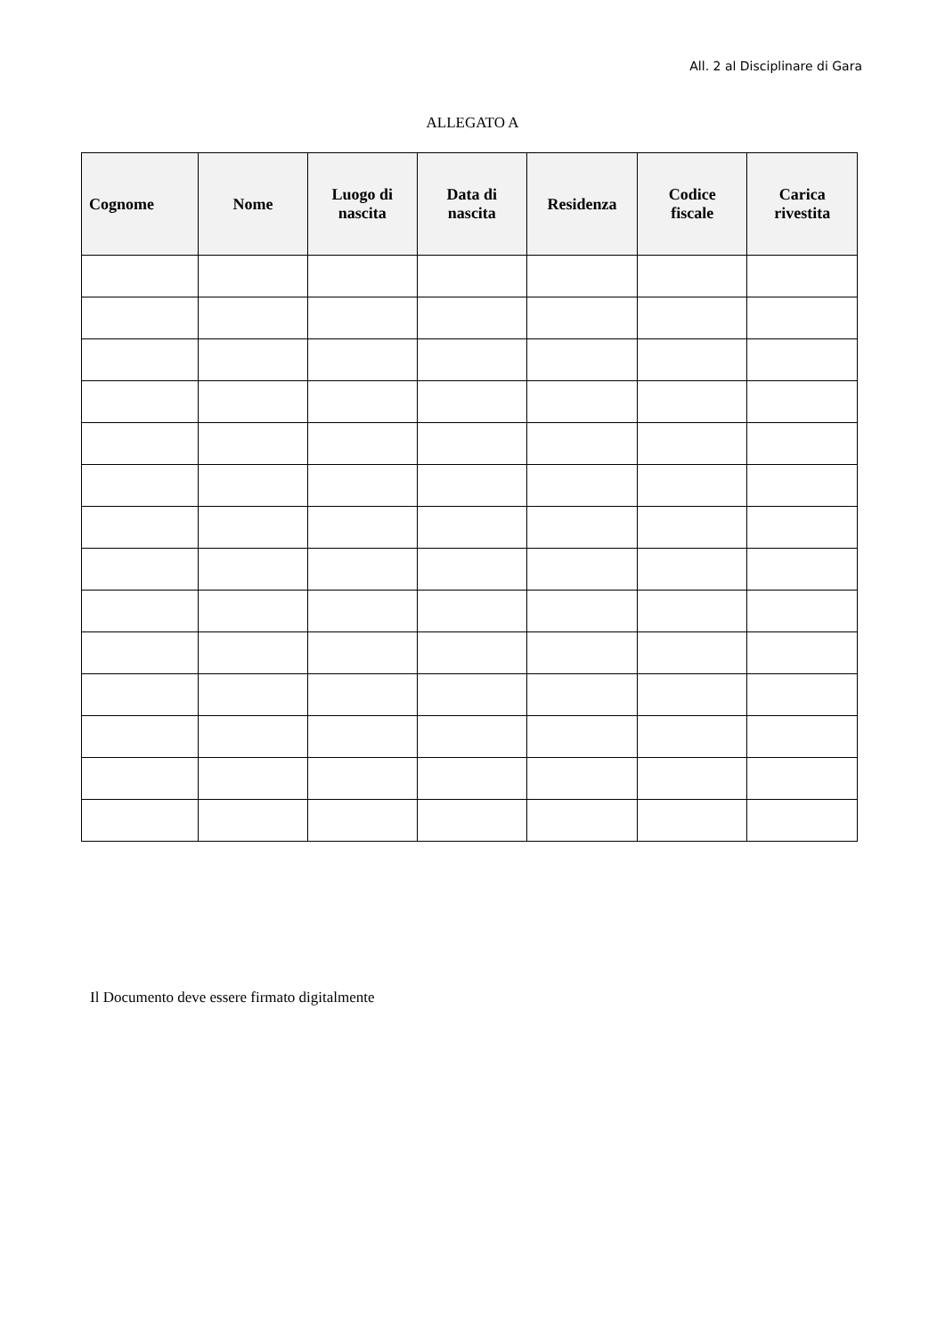All. 2 al Disciplinare di Gara
ALLEGATO A
| Cognome | Nome | Luogo di nascita | Data di nascita | Residenza | Codice fiscale | Carica rivestita |
| --- | --- | --- | --- | --- | --- | --- |
Il Documento deve essere firmato digitalmente